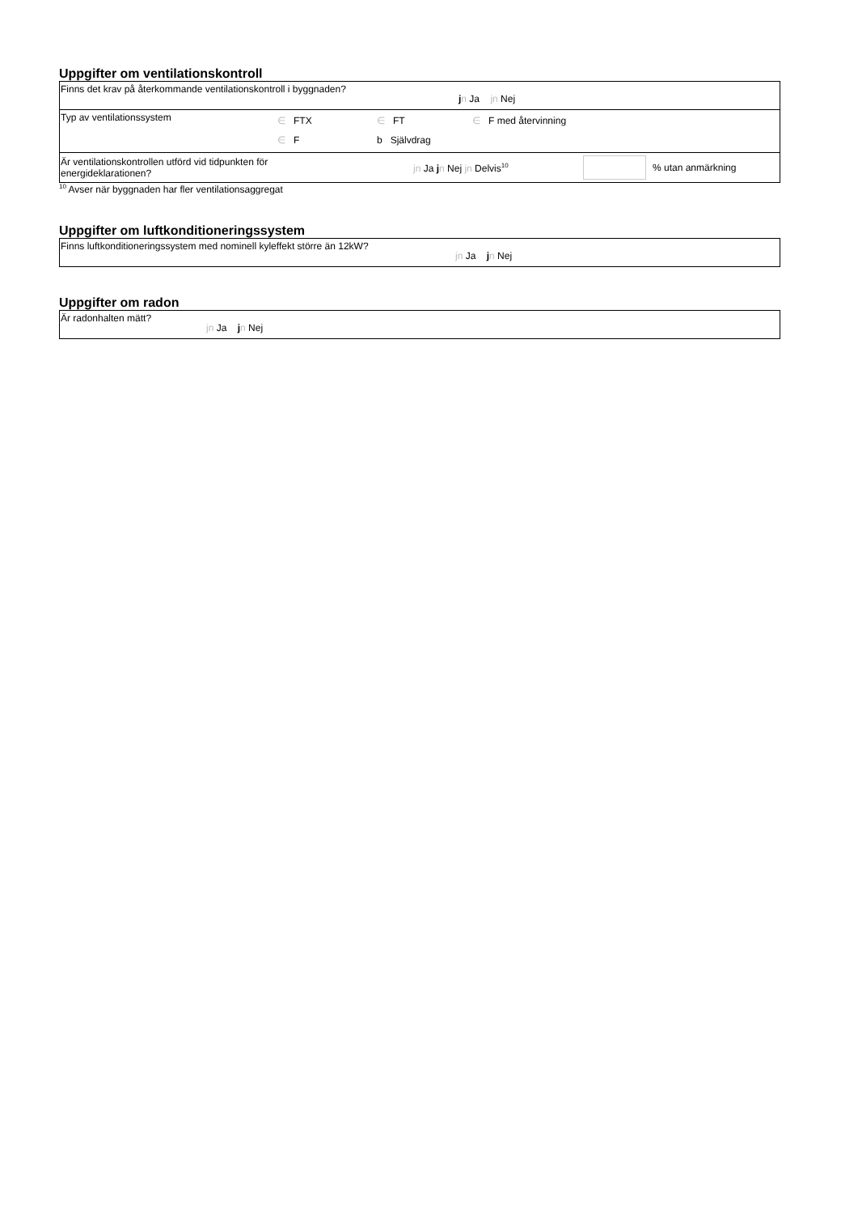Uppgifter om ventilationskontroll
Finns det krav på återkommande ventilationskontroll i byggnaden? jn Ja jn Nej
Typ av ventilationssystem ∈ FTX ∈ FT ∈ F med återvinning
∈ F b Självdrag
Är ventilationskontrollen utförd vid tidpunkten för
energideklarationen? jn Ja jn Nej jn Delvis<sup>10</sup> % utan anmärkning
<sup>10</sup> Avser när byggnaden har fler ventilationsaggregat
Uppgifter om luftkonditioneringssystem
Finns luftkonditioneringssystem med nominell kyleffekt större än 12kW? jn Ja jn Nej
Uppgifter om radon
Är radonhalten mätt? jn Ja jn Nej